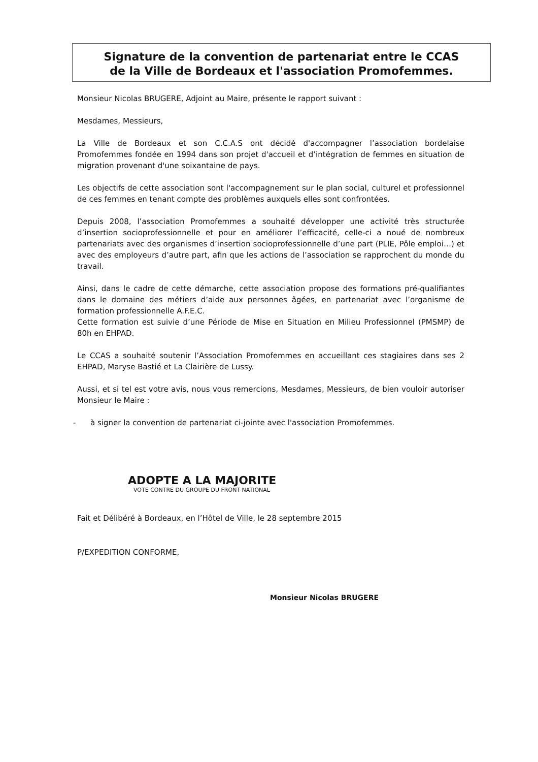Signature de la convention de partenariat entre le CCAS
de la Ville de Bordeaux et l'association Promofemmes.
Monsieur Nicolas BRUGERE, Adjoint au Maire, présente le rapport suivant :
Mesdames, Messieurs,
La Ville de Bordeaux et son C.C.A.S ont décidé d'accompagner l’association bordelaise Promofemmes fondée en 1994 dans son projet d'accueil et d’intégration de femmes en situation de migration provenant d'une soixantaine de pays.
Les objectifs de cette association sont l'accompagnement sur le plan social, culturel et professionnel de ces femmes en tenant compte des problèmes auxquels elles sont confrontées.
Depuis 2008, l’association Promofemmes a souhaité développer une activité très structurée d’insertion socioprofessionnelle et pour en améliorer l’efficacité, celle-ci a noué de nombreux partenariats avec des organismes d’insertion socioprofessionnelle d’une part (PLIE, Pôle emploi…) et avec des employeurs d’autre part, afin que les actions de l’association se rapprochent du monde du travail.
Ainsi, dans le cadre de cette démarche, cette association propose des formations pré-qualifiantes dans le domaine des métiers d’aide aux personnes âgées, en partenariat avec l’organisme de formation professionnelle A.F.E.C.
Cette formation est suivie d’une Période de Mise en Situation en Milieu Professionnel (PMSMP) de 80h en EHPAD.
Le CCAS a souhaité soutenir l’Association Promofemmes en accueillant ces stagiaires dans ses 2 EHPAD, Maryse Bastié et La Clairière de Lussy.
Aussi, et si tel est votre avis, nous vous remercions, Mesdames, Messieurs, de bien vouloir autoriser Monsieur le Maire :
- à signer la convention de partenariat ci-jointe avec l'association Promofemmes.
ADOPTE A LA MAJORITE
VOTE CONTRE DU GROUPE DU FRONT NATIONAL
Fait et Délibéré à Bordeaux, en l’Hôtel de Ville, le 28 septembre 2015
P/EXPEDITION CONFORME,
Monsieur Nicolas BRUGERE